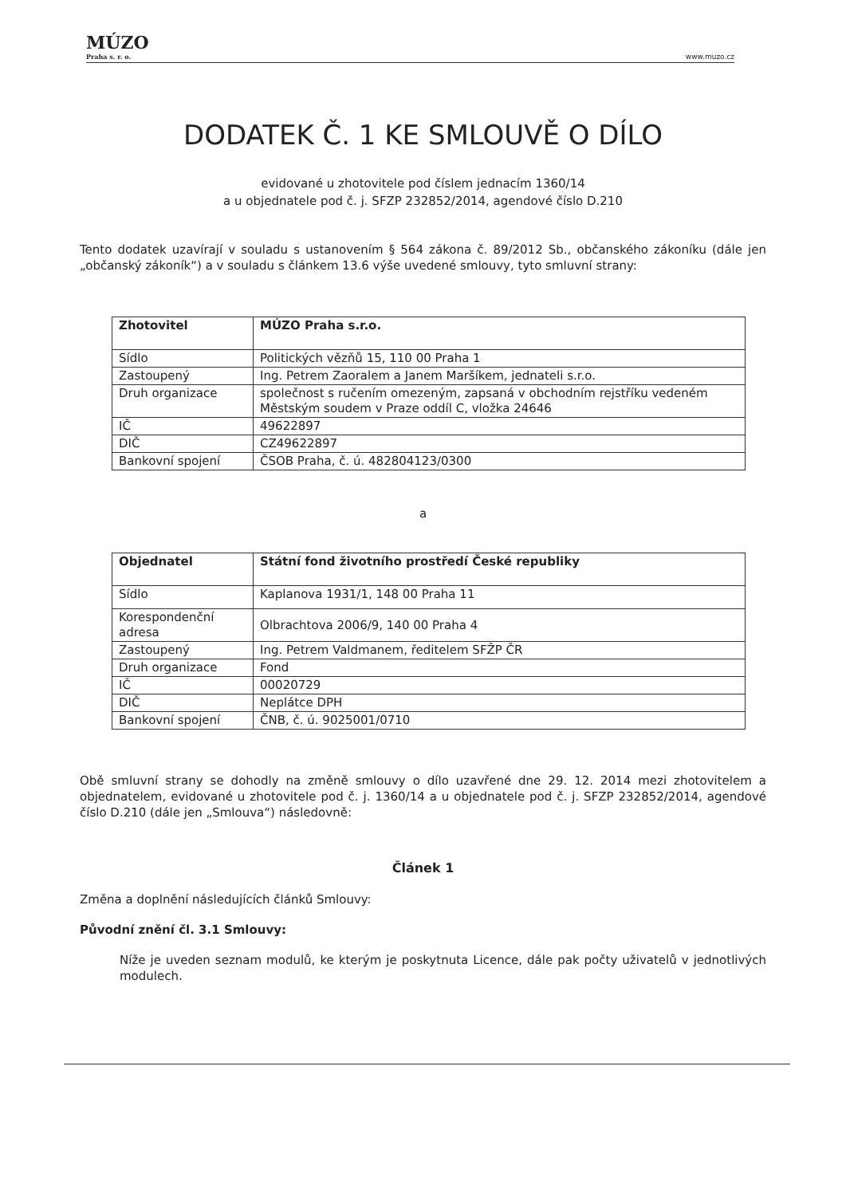MÚZO
Praha s. r. o.
www.muzo.cz
DODATEK Č. 1 KE SMLOUVĚ O DÍLO
evidované u zhotovitele pod číslem jednacím 1360/14
a u objednatele pod č. j. SFZP 232852/2014, agendové číslo D.210
Tento dodatek uzavírají v souladu s ustanovením § 564 zákona č. 89/2012 Sb., občanského zákoníku (dále jen „občanský zákoník“) a v souladu s článkem 13.6 výše uvedené smlouvy, tyto smluvní strany:
| Zhotovitel | MÚZO Praha s.r.o. |
| Sídlo | Politických vězňů 15, 110 00 Praha 1 |
| Zastoupený | Ing. Petrem Zaoralem a Janem Maršíkem, jednateli s.r.o. |
| Druh organizace | společnost s ručením omezeným, zapsaná v obchodním rejstříku vedeném Městským soudem v Praze oddíl C, vložka 24646 |
| IČ | 49622897 |
| DIČ | CZ49622897 |
| Bankovní spojení | ČSOB Praha, č. ú. 482804123/0300 |
a
| Objednatel | Státní fond životního prostředí České republiky |
| Sídlo | Kaplanova 1931/1, 148 00 Praha 11 |
| Korespondenční adresa | Olbrachtova 2006/9, 140 00 Praha 4 |
| Zastoupený | Ing. Petrem Valdmanem, ředitelem SFŽP ČR |
| Druh organizace | Fond |
| IČ | 00020729 |
| DIČ | Neplátce DPH |
| Bankovní spojení | ČNB, č. ú. 9025001/0710 |
Obě smluvní strany se dohodly na změně smlouvy o dílo uzavřené dne 29. 12. 2014 mezi zhotovitelem a objednatelem, evidované u zhotovitele pod č. j. 1360/14 a u objednatele pod č. j. SFZP 232852/2014, agendové číslo D.210 (dále jen „Smlouva“) následovně:
Článek 1
Změna a doplnění následujících článků Smlouvy:
Původní znění čl. 3.1 Smlouvy:
Níže je uveden seznam modulů, ke kterým je poskytnuta Licence, dále pak počty uživatelů v jednotlivých modulech.